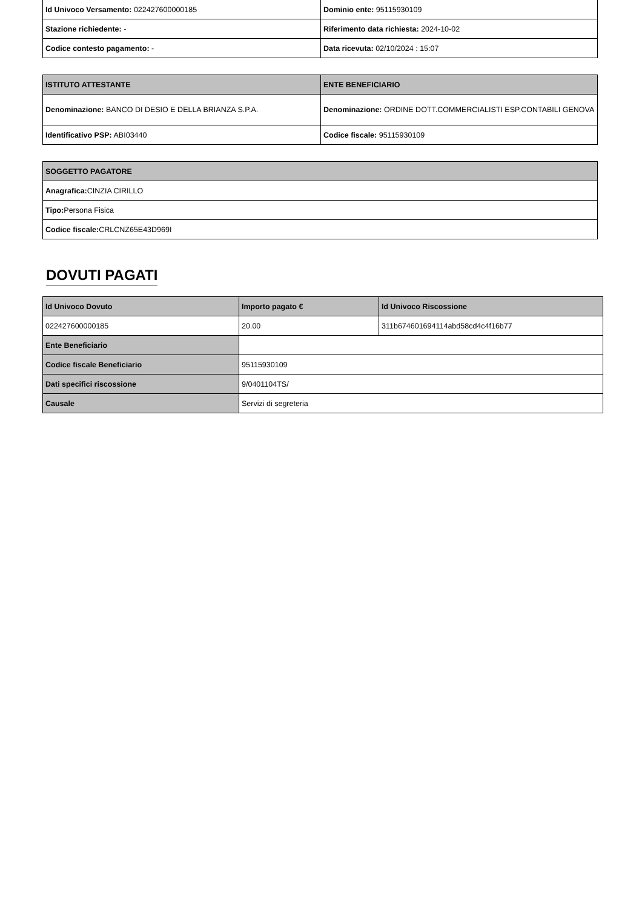| Id Univoco Versamento: 022427600000185 | Dominio ente: 95115930109 |
| Stazione richiedente: - | Riferimento data richiesta: 2024-10-02 |
| Codice contesto pagamento: - | Data ricevuta: 02/10/2024 : 15:07 |
| ISTITUTO ATTESTANTE | ENTE BENEFICIARIO |
| --- | --- |
| Denominazione: BANCO DI DESIO E DELLA BRIANZA S.P.A. | Denominazione: ORDINE DOTT.COMMERCIALISTI ESP.CONTABILI GENOVA |
| Identificativo PSP: ABI03440 | Codice fiscale: 95115930109 |
| SOGGETTO PAGATORE |
| --- |
| Anagrafica: CINZIA CIRILLO |
| Tipo: Persona Fisica |
| Codice fiscale: CRLCNZ65E43D969I |
DOVUTI PAGATI
| Id Univoco Dovuto | Importo pagato € | Id Univoco Riscossione |
| --- | --- | --- |
| 022427600000185 | 20.00 | 311b674601694114abd58cd4c4f16b77 |
| Ente Beneficiario | | |
| Codice fiscale Beneficiario | 95115930109 | |
| Dati specifici riscossione | 9/0401104TS/ | |
| Causale | Servizi di segreteria | |